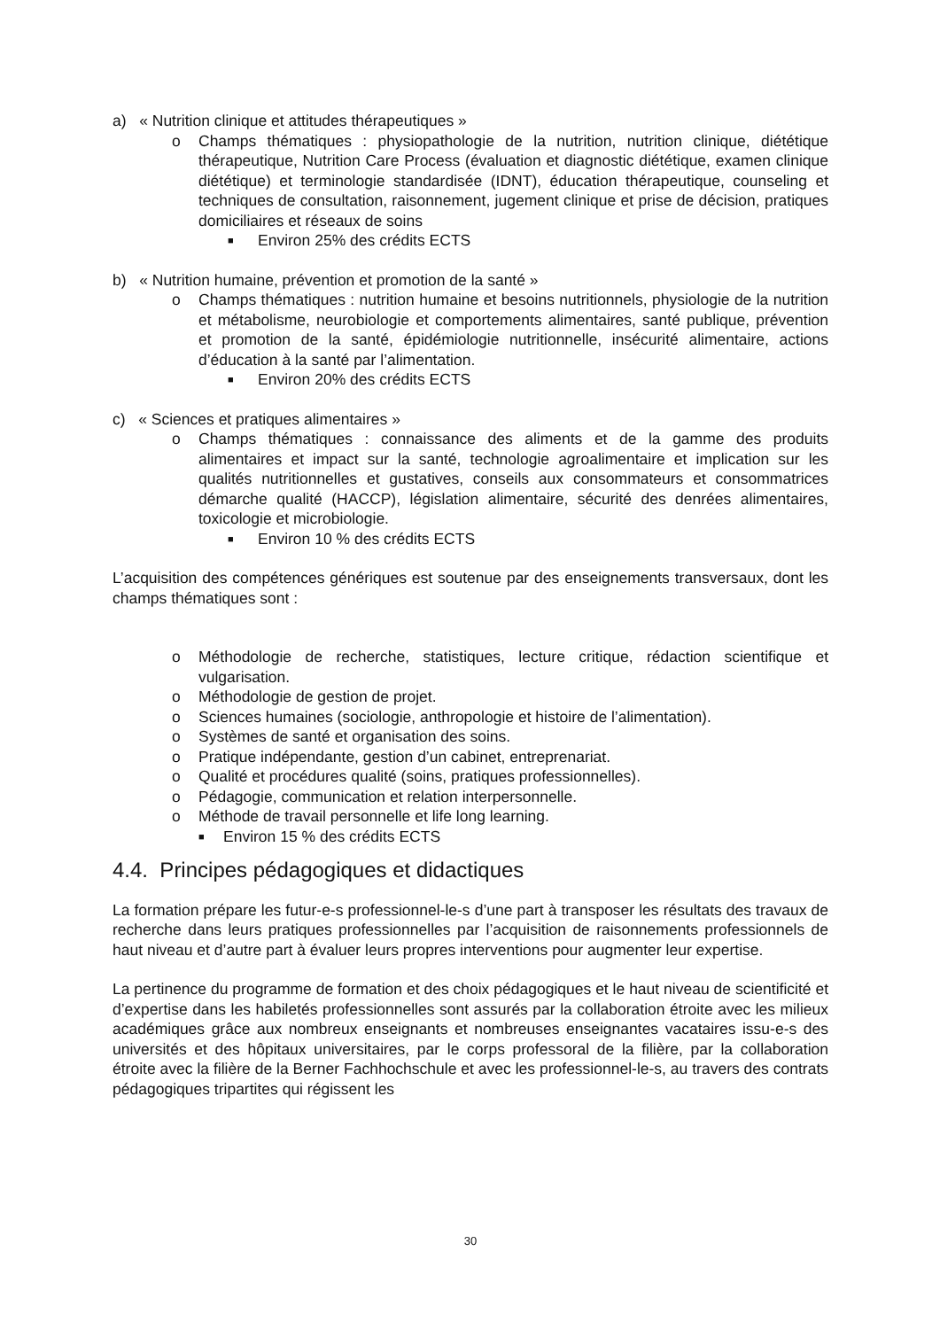a) « Nutrition clinique et attitudes thérapeutiques »
o Champs thématiques : physiopathologie de la nutrition, nutrition clinique, diététique thérapeutique, Nutrition Care Process (évaluation et diagnostic diététique, examen clinique diététique) et terminologie standardisée (IDNT), éducation thérapeutique, counseling et techniques de consultation, raisonnement, jugement clinique et prise de décision, pratiques domiciliaires et réseaux de soins
■ Environ 25% des crédits ECTS
b) « Nutrition humaine, prévention et promotion de la santé »
o Champs thématiques : nutrition humaine et besoins nutritionnels, physiologie de la nutrition et métabolisme, neurobiologie et comportements alimentaires, santé publique, prévention et promotion de la santé, épidémiologie nutritionnelle, insécurité alimentaire, actions d’éducation à la santé par l’alimentation.
■ Environ 20% des crédits ECTS
c) « Sciences et pratiques alimentaires »
o Champs thématiques : connaissance des aliments et de la gamme des produits alimentaires et impact sur la santé, technologie agroalimentaire et implication sur les qualités nutritionnelles et gustatives, conseils aux consommateurs et consommatrices démarche qualité (HACCP), législation alimentaire, sécurité des denrées alimentaires, toxicologie et microbiologie.
■ Environ 10 % des crédits ECTS
L’acquisition des compétences génériques est soutenue par des enseignements transversaux, dont les champs thématiques sont :
o Méthodologie de recherche, statistiques, lecture critique, rédaction scientifique et vulgarisation.
o Méthodologie de gestion de projet.
o Sciences humaines (sociologie, anthropologie et histoire de l’alimentation).
o Systèmes de santé et organisation des soins.
o Pratique indépendante, gestion d’un cabinet, entreprenariat.
o Qualité et procédures qualité (soins, pratiques professionnelles).
o Pédagogie, communication et relation interpersonnelle.
o Méthode de travail personnelle et life long learning.
■ Environ 15 % des crédits ECTS
4.4. Principes pédagogiques et didactiques
La formation prépare les futur-e-s professionnel-le-s d’une part à transposer les résultats des travaux de recherche dans leurs pratiques professionnelles par l’acquisition de raisonnements professionnels de haut niveau et d’autre part à évaluer leurs propres interventions pour augmenter leur expertise.
La pertinence du programme de formation et des choix pédagogiques et le haut niveau de scientificité et d’expertise dans les habiletés professionnelles sont assurés par la collaboration étroite avec les milieux académiques grâce aux nombreux enseignants et nombreuses enseignantes vacataires issu-e-s des universités et des hôpitaux universitaires, par le corps professoral de la filière, par la collaboration étroite avec la filière de la Berner Fachhochschule et avec les professionnel-le-s, au travers des contrats pédagogiques tripartites qui régissent les
30